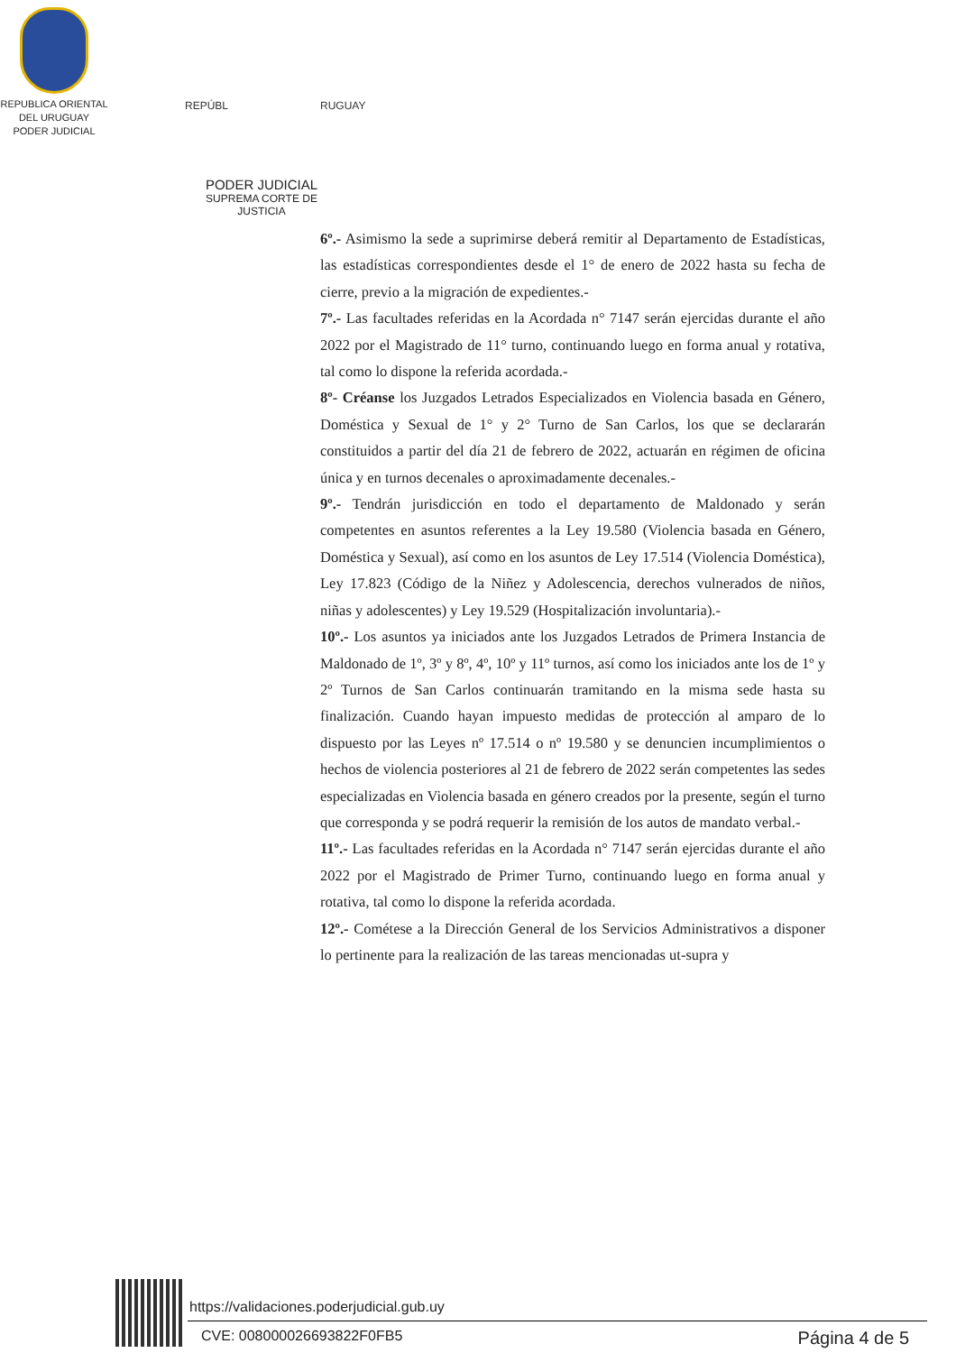REPUBLICA ORIENTAL
DEL URUGUAY
PODER JUDICIAL
REPÚBL RUGUAY
PODER JUDICIAL
SUPREMA CORTE DE JUSTICIA
6º.- Asimismo la sede a suprimirse deberá remitir al Departamento de Estadísticas, las estadísticas correspondientes desde el 1° de enero de 2022 hasta su fecha de cierre, previo a la migración de expedientes.-
7º.- Las facultades referidas en la Acordada n° 7147 serán ejercidas durante el año 2022 por el Magistrado de 11° turno, continuando luego en forma anual y rotativa, tal como lo dispone la referida acordada.-
8º- Créanse los Juzgados Letrados Especializados en Violencia basada en Género, Doméstica y Sexual de 1° y 2° Turno de San Carlos, los que se declararán constituidos a partir del día 21 de febrero de 2022, actuarán en régimen de oficina única y en turnos decenales o aproximadamente decenales.-
9º.- Tendrán jurisdicción en todo el departamento de Maldonado y serán competentes en asuntos referentes a la Ley 19.580 (Violencia basada en Género, Doméstica y Sexual), así como en los asuntos de Ley 17.514 (Violencia Doméstica), Ley 17.823 (Código de la Niñez y Adolescencia, derechos vulnerados de niños, niñas y adolescentes) y Ley 19.529 (Hospitalización involuntaria).-
10º.- Los asuntos ya iniciados ante los Juzgados Letrados de Primera Instancia de Maldonado de 1º, 3º y 8º, 4º, 10º y 11º turnos, así como los iniciados ante los de 1º y 2º Turnos de San Carlos continuarán tramitando en la misma sede hasta su finalización. Cuando hayan impuesto medidas de protección al amparo de lo dispuesto por las Leyes nº 17.514 o nº 19.580 y se denuncien incumplimientos o hechos de violencia posteriores al 21 de febrero de 2022 serán competentes las sedes especializadas en Violencia basada en género creados por la presente, según el turno que corresponda y se podrá requerir la remisión de los autos de mandato verbal.-
11º.- Las facultades referidas en la Acordada n° 7147 serán ejercidas durante el año 2022 por el Magistrado de Primer Turno, continuando luego en forma anual y rotativa, tal como lo dispone la referida acordada.
12º.- Cométese a la Dirección General de los Servicios Administrativos a disponer lo pertinente para la realización de las tareas mencionadas ut-supra y
https://validaciones.poderjudicial.gub.uy
CVE: 008000026693822F0FB5 Página 4 de 5